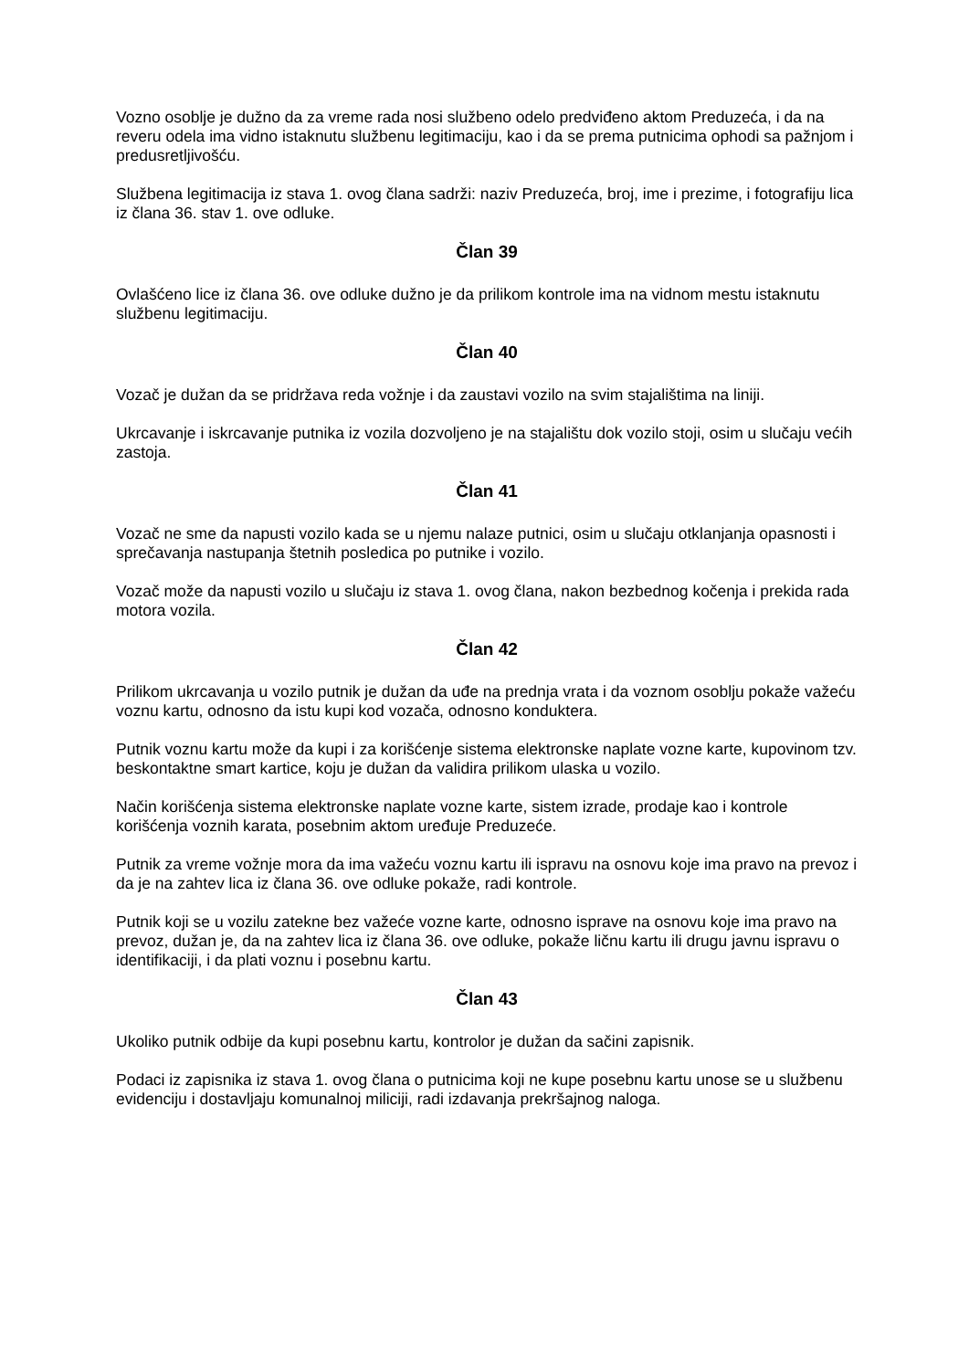Vozno osoblje je dužno da za vreme rada nosi službeno odelo predviđeno aktom Preduzeća, i da na reveru odela ima vidno istaknutu službenu legitimaciju, kao i da se prema putnicima ophodi sa pažnjom i predusretljivošću.
Službena legitimacija iz stava 1. ovog člana sadrži: naziv Preduzeća, broj, ime i prezime, i fotografiju lica iz člana 36. stav 1. ove odluke.
Član 39
Ovlašćeno lice iz člana 36. ove odluke dužno je da prilikom kontrole ima na vidnom mestu istaknutu službenu legitimaciju.
Član 40
Vozač je dužan da se pridržava reda vožnje i da zaustavi vozilo na svim stajalištima na liniji.
Ukrcavanje i iskrcavanje putnika iz vozila dozvoljeno je na stajalištu dok vozilo stoji, osim u slučaju većih zastoja.
Član 41
Vozač ne sme da napusti vozilo kada se u njemu nalaze putnici, osim u slučaju otklanjanja opasnosti i sprečavanja nastupanja štetnih posledica po putnike i vozilo.
Vozač može da napusti vozilo u slučaju iz stava 1. ovog člana, nakon bezbednog kočenja i prekida rada motora vozila.
Član 42
Prilikom ukrcavanja u vozilo putnik je dužan da uđe na prednja vrata i da voznom osoblju pokaže važeću voznu kartu, odnosno da istu kupi kod vozača, odnosno konduktera.
Putnik voznu kartu može da kupi i za korišćenje sistema elektronske naplate vozne karte, kupovinom tzv. beskontaktne smart kartice, koju je dužan da validira prilikom ulaska u vozilo.
Način korišćenja sistema elektronske naplate vozne karte, sistem izrade, prodaje kao i kontrole korišćenja voznih karata, posebnim aktom uređuje Preduzeće.
Putnik za vreme vožnje mora da ima važeću voznu kartu ili ispravu na osnovu koje ima pravo na prevoz i da je na zahtev lica iz člana 36. ove odluke pokaže, radi kontrole.
Putnik koji se u vozilu zatekne bez važeće vozne karte, odnosno isprave na osnovu koje ima pravo na prevoz, dužan je, da na zahtev lica iz člana 36. ove odluke, pokaže ličnu kartu ili drugu javnu ispravu o identifikaciji, i da plati voznu i posebnu kartu.
Član 43
Ukoliko putnik odbije da kupi posebnu kartu, kontrolor je dužan da sačini zapisnik.
Podaci iz zapisnika iz stava 1. ovog člana o putnicima koji ne kupe posebnu kartu unose se u službenu evidenciju i dostavljaju komunalnoj miliciji, radi izdavanja prekršajnog naloga.